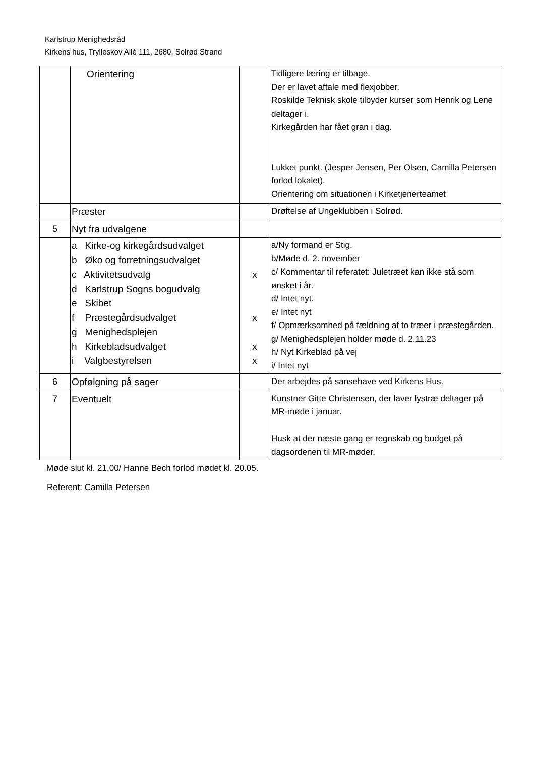Karlstrup Menighedsråd
Kirkens hus, Trylleskov Allé 111, 2680, Solrød Strand
| | Orientering | | Tidligere læring er tilbage. Der er lavet aftale med flexjobber. Roskilde Teknisk skole tilbyder kurser som Henrik og Lene deltager i. Kirkegården har fået gran i dag. Lukket punkt. (Jesper Jensen, Per Olsen, Camilla Petersen forlod lokalet). Orientering om situationen i Kirketjenerteamet |
| | Præster | | Drøftelse af Ungeklubben i Solrød. |
| 5 | Nyt fra udvalgene | | |
| | a Kirke-og kirkegårdsudvalget b Øko og forretningsudvalget c Aktivitetsudvalg d Karlstrup Sogns bogudvalg e Skibet f Præstegårdsudvalget g Menighedsplejen h Kirkebladsudvalget i Valgbestyrelsen | x x x x | a/Ny formand er Stig. b/Møde d. 2. november c/ Kommentar til referatet: Juletræet kan ikke stå som ønsket i år. d/ Intet nyt. e/ Intet nyt f/ Opmærksomhed på fældning af to træer i præstegården. g/ Menighedsplejen holder møde d. 2.11.23 h/ Nyt Kirkeblad på vej i/ Intet nyt |
| 6 | Opfølgning på sager | | Der arbejdes på sansehave ved Kirkens Hus. |
| 7 | Eventuelt | | Kunstner Gitte Christensen, der laver lystræ deltager på MR-møde i januar. Husk at der næste gang er regnskab og budget på dagsordenen til MR-møder. |
Møde slut kl. 21.00/ Hanne Bech forlod mødet kl. 20.05.
Referent: Camilla Petersen